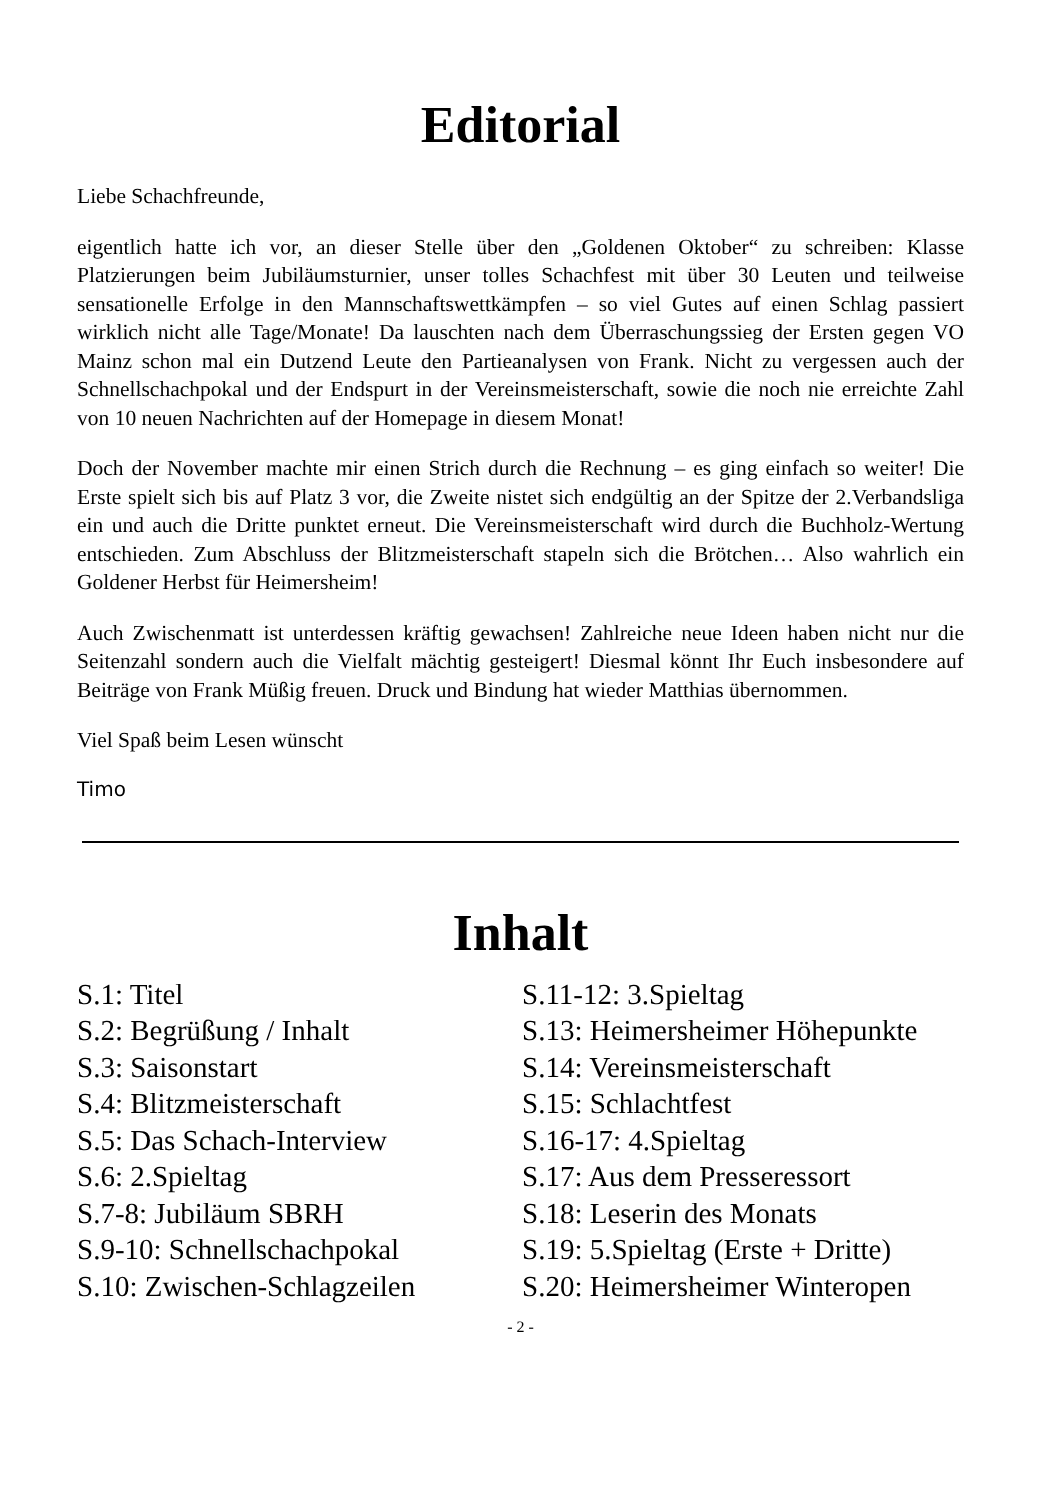Editorial
Liebe Schachfreunde,
eigentlich hatte ich vor, an dieser Stelle über den „Goldenen Oktober“ zu schreiben: Klasse Platzierungen beim Jubiläumsturnier, unser tolles Schachfest mit über 30 Leuten und teilweise sensationelle Erfolge in den Mannschaftswettkämpfen – so viel Gutes auf einen Schlag passiert wirklich nicht alle Tage/Monate! Da lauschten nach dem Überraschungssieg der Ersten gegen VO Mainz schon mal ein Dutzend Leute den Partieanalysen von Frank. Nicht zu vergessen auch der Schnellschachpokal und der Endspurt in der Vereinsmeisterschaft, sowie die noch nie erreichte Zahl von 10 neuen Nachrichten auf der Homepage in diesem Monat!
Doch der November machte mir einen Strich durch die Rechnung – es ging einfach so weiter! Die Erste spielt sich bis auf Platz 3 vor, die Zweite nistet sich endgültig an der Spitze der 2.Verbandsliga ein und auch die Dritte punktet erneut. Die Vereinsmeisterschaft wird durch die Buchholz-Wertung entschieden. Zum Abschluss der Blitzmeisterschaft stapeln sich die Brötchen… Also wahrlich ein Goldener Herbst für Heimersheim!
Auch Zwischenmatt ist unterdessen kräftig gewachsen! Zahlreiche neue Ideen haben nicht nur die Seitenzahl sondern auch die Vielfalt mächtig gesteigert! Diesmal könnt Ihr Euch insbesondere auf Beiträge von Frank Müßig freuen. Druck und Bindung hat wieder Matthias übernommen.
Viel Spaß beim Lesen wünscht
Timo
Inhalt
S.1: Titel
S.2: Begrüßung / Inhalt
S.3: Saisonstart
S.4: Blitzmeisterschaft
S.5: Das Schach-Interview
S.6: 2.Spieltag
S.7-8: Jubiläum SBRH
S.9-10: Schnellschachpokal
S.10: Zwischen-Schlagzeilen
S.11-12: 3.Spieltag
S.13: Heimersheimer Höhepunkte
S.14: Vereinsmeisterschaft
S.15: Schlachtfest
S.16-17: 4.Spieltag
S.17: Aus dem Presseressort
S.18: Leserin des Monats
S.19: 5.Spieltag (Erste + Dritte)
S.20: Heimersheimer Winteropen
- 2 -